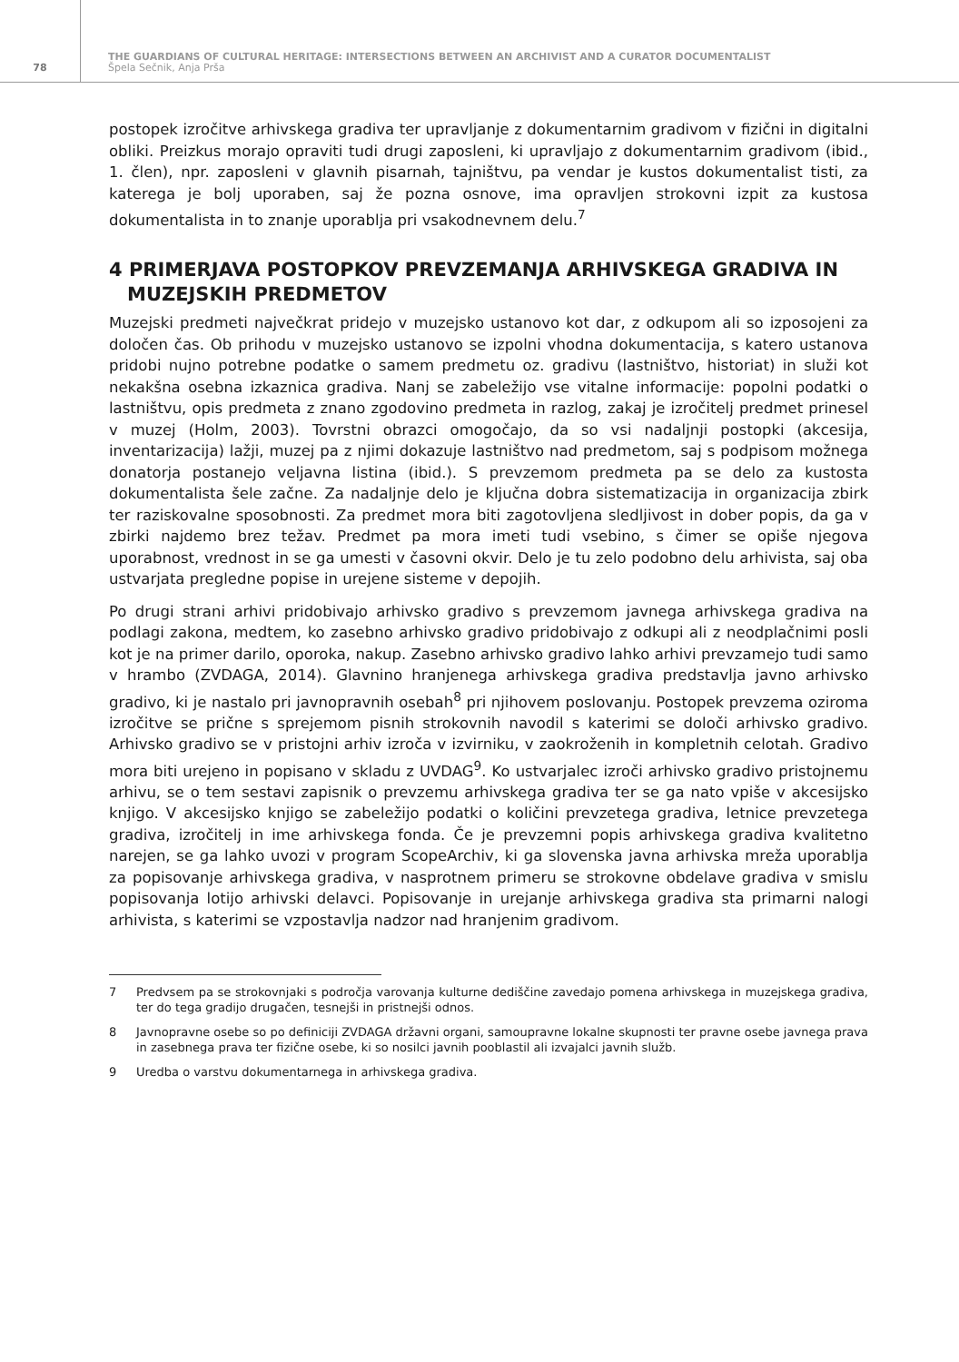78
THE GUARDIANS OF CULTURAL HERITAGE: INTERSECTIONS BETWEEN AN ARCHIVIST AND A CURATOR DOCUMENTALIST
Špela Sečnik, Anja Prša
postopek izročitve arhivskega gradiva ter upravljanje z dokumentarnim gradivom v fizični in digitalni obliki. Preizkus morajo opraviti tudi drugi zaposleni, ki upravljajo z dokumentarnim gradivom (ibid., 1. člen), npr. zaposleni v glavnih pisarnah, tajništvu, pa vendar je kustos dokumentalist tisti, za katerega je bolj uporaben, saj že pozna osnove, ima opravljen strokovni izpit za kustosa dokumentalista in to znanje uporablja pri vsakodnevnem delu.<sup>7</sup>
4 PRIMERJAVA POSTOPKOV PREVZEMANJA ARHIVSKEGA GRADIVA IN MUZEJSKIH PREDMETOV
Muzejski predmeti največkrat pridejo v muzejsko ustanovo kot dar, z odkupom ali so izposojeni za določen čas. Ob prihodu v muzejsko ustanovo se izpolni vhodna dokumentacija, s katero ustanova pridobi nujno potrebne podatke o samem predmetu oz. gradivu (lastništvo, historiat) in služi kot nekakšna osebna izkaznica gradiva. Nanj se zabeležijo vse vitalne informacije: popolni podatki o lastništvu, opis predmeta z znano zgodovino predmeta in razlog, zakaj je izročitelj predmet prinesel v muzej (Holm, 2003). Tovrstni obrazci omogočajo, da so vsi nadaljnji postopki (akcesija, inventarizacija) lažji, muzej pa z njimi dokazuje lastništvo nad predmetom, saj s podpisom možnega donatorja postanejo veljavna listina (ibid.). S prevzemom predmeta pa se delo za kustosta dokumentalista šele začne. Za nadaljnje delo je ključna dobra sistematizacija in organizacija zbirk ter raziskovalne sposobnosti. Za predmet mora biti zagotovljena sledljivost in dober popis, da ga v zbirki najdemo brez težav. Predmet pa mora imeti tudi vsebino, s čimer se opiše njegova uporabnost, vrednost in se ga umesti v časovni okvir. Delo je tu zelo podobno delu arhivista, saj oba ustvarjata pregledne popise in urejene sisteme v depojih.
Po drugi strani arhivi pridobivajo arhivsko gradivo s prevzemom javnega arhivskega gradiva na podlagi zakona, medtem, ko zasebno arhivsko gradivo pridobivajo z odkupi ali z neodplačnimi posli kot je na primer darilo, oporoka, nakup. Zasebno arhivsko gradivo lahko arhivi prevzamejo tudi samo v hrambo (ZVDAGA, 2014). Glavnino hranjenega arhivskega gradiva predstavlja javno arhivsko gradivo, ki je nastalo pri javnopravnih osebah<sup>8</sup> pri njihovem poslovanju. Postopek prevzema oziroma izročitve se prične s sprejemom pisnih strokovnih navodil s katerimi se določi arhivsko gradivo. Arhivsko gradivo se v pristojni arhiv izroča v izvirniku, v zaokroženih in kompletnih celotah. Gradivo mora biti urejeno in popisano v skladu z UVDAG<sup>9</sup>. Ko ustvarjalec izroči arhivsko gradivo pristojnemu arhivu, se o tem sestavi zapisnik o prevzemu arhivskega gradiva ter se ga nato vpiše v akcesijsko knjigo. V akcesijsko knjigo se zabeležijo podatki o količini prevzetega gradiva, letnice prevzetega gradiva, izročitelj in ime arhivskega fonda. Če je prevzemni popis arhivskega gradiva kvalitetno narejen, se ga lahko uvozi v program ScopeArchiv, ki ga slovenska javna arhivska mreža uporablja za popisovanje arhivskega gradiva, v nasprotnem primeru se strokovne obdelave gradiva v smislu popisovanja lotijo arhivski delavci. Popisovanje in urejanje arhivskega gradiva sta primarni nalogi arhivista, s katerimi se vzpostavlja nadzor nad hranjenim gradivom.
7 Predvsem pa se strokovnjaki s področja varovanja kulturne dediščine zavedajo pomena arhivskega in muzejskega gradiva, ter do tega gradijo drugačen, tesnejši in pristnejši odnos.
8 Javnopravne osebe so po definiciji ZVDAGA državni organi, samoupravne lokalne skupnosti ter pravne osebe javnega prava in zasebnega prava ter fizične osebe, ki so nosilci javnih pooblastil ali izvajalci javnih služb.
9 Uredba o varstvu dokumentarnega in arhivskega gradiva.